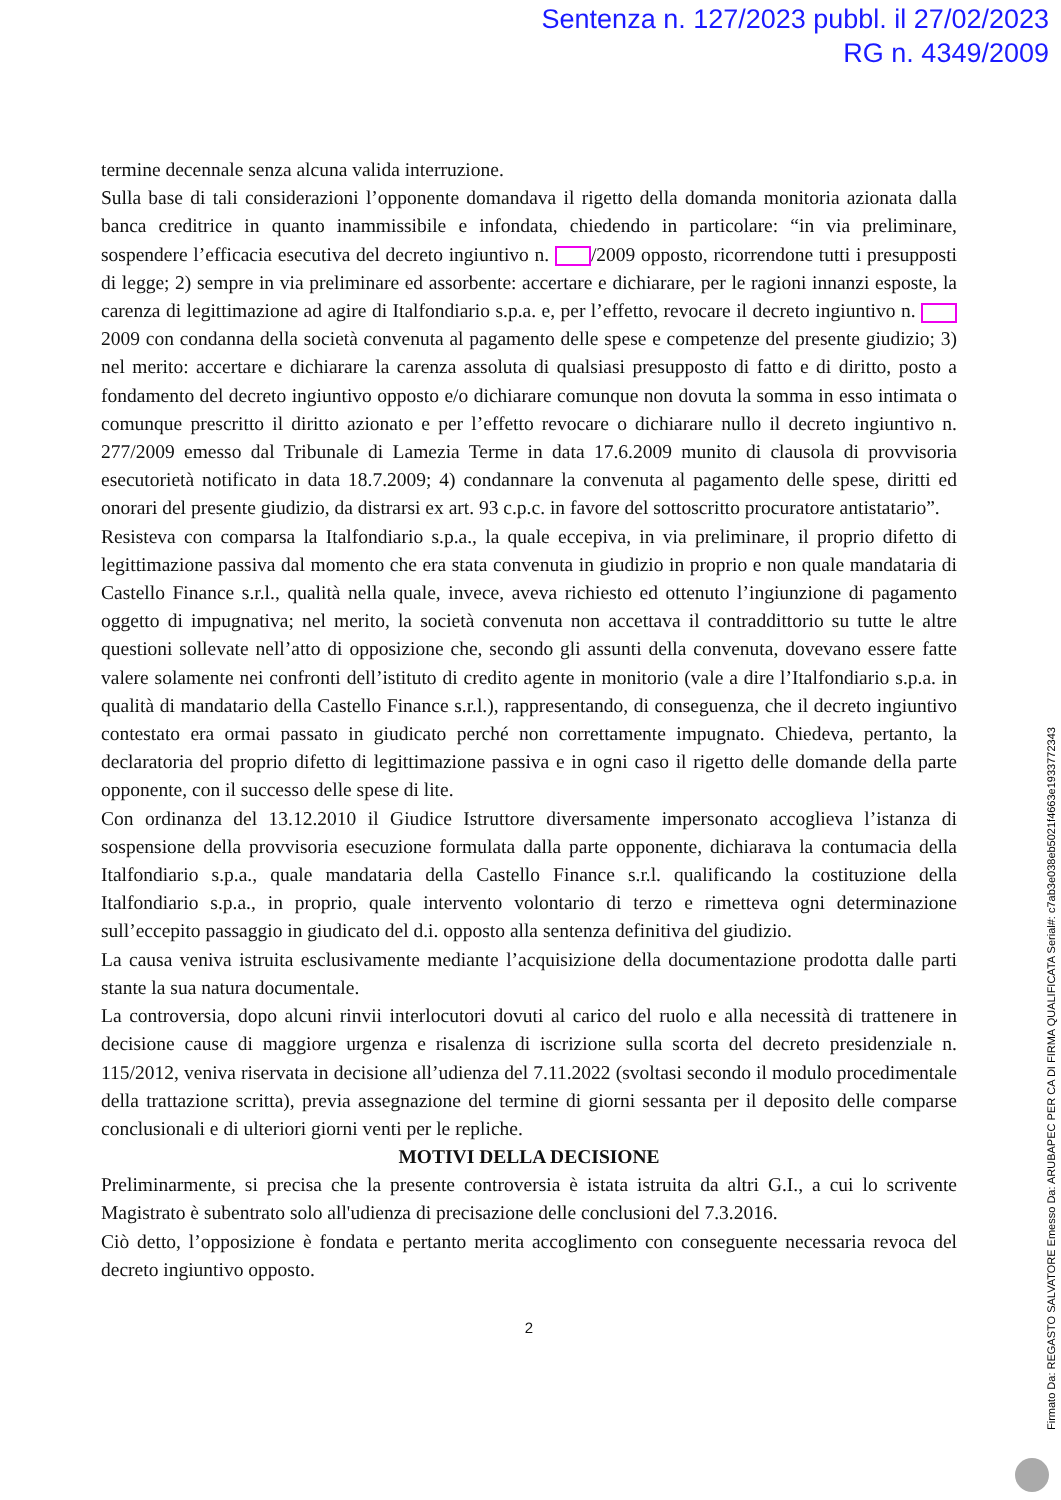Sentenza n. 127/2023 pubbl. il 27/02/2023
RG n. 4349/2009
termine decennale senza alcuna valida interruzione.
Sulla base di tali considerazioni l’opponente domandava il rigetto della domanda monitoria azionata dalla banca creditrice in quanto inammissibile e infondata, chiedendo in particolare: “in via preliminare, sospendere l’efficacia esecutiva del decreto ingiuntivo n. /2009 opposto, ricorrendone tutti i presupposti di legge; 2) sempre in via preliminare ed assorbente: accertare e dichiarare, per le ragioni innanzi esposte, la carenza di legittimazione ad agire di Italfondiario s.p.a. e, per l’effetto, revocare il decreto ingiuntivo n. 2009 con condanna della società convenuta al pagamento delle spese e competenze del presente giudizio; 3) nel merito: accertare e dichiarare la carenza assoluta di qualsiasi presupposto di fatto e di diritto, posto a fondamento del decreto ingiuntivo opposto e/o dichiarare comunque non dovuta la somma in esso intimata o comunque prescritto il diritto azionato e per l’effetto revocare o dichiarare nullo il decreto ingiuntivo n. 277/2009 emesso dal Tribunale di Lamezia Terme in data 17.6.2009 munito di clausola di provvisoria esecutorietà notificato in data 18.7.2009; 4) condannare la convenuta al pagamento delle spese, diritti ed onorari del presente giudizio, da distrarsi ex art. 93 c.p.c. in favore del sottoscritto procuratore antistatario”.
Resisteva con comparsa la Italfondiario s.p.a., la quale eccepiva, in via preliminare, il proprio difetto di legittimazione passiva dal momento che era stata convenuta in giudizio in proprio e non quale mandataria di Castello Finance s.r.l., qualità nella quale, invece, aveva richiesto ed ottenuto l’ingiunzione di pagamento oggetto di impugnativa; nel merito, la società convenuta non accettava il contraddittorio su tutte le altre questioni sollevate nell’atto di opposizione che, secondo gli assunti della convenuta, dovevano essere fatte valere solamente nei confronti dell’istituto di credito agente in monitorio (vale a dire l’Italfondiario s.p.a. in qualità di mandatario della Castello Finance s.r.l.), rappresentando, di conseguenza, che il decreto ingiuntivo contestato era ormai passato in giudicato perché non correttamente impugnato. Chiedeva, pertanto, la declaratoria del proprio difetto di legittimazione passiva e in ogni caso il rigetto delle domande della parte opponente, con il successo delle spese di lite.
Con ordinanza del 13.12.2010 il Giudice Istruttore diversamente impersonato accoglieva l’istanza di sospensione della provvisoria esecuzione formulata dalla parte opponente, dichiarava la contumacia della Italfondiario s.p.a., quale mandataria della Castello Finance s.r.l. qualificando la costituzione della Italfondiario s.p.a., in proprio, quale intervento volontario di terzo e rimetteva ogni determinazione sull’eccepito passaggio in giudicato del d.i. opposto alla sentenza definitiva del giudizio.
La causa veniva istruita esclusivamente mediante l’acquisizione della documentazione prodotta dalle parti stante la sua natura documentale.
La controversia, dopo alcuni rinvii interlocutori dovuti al carico del ruolo e alla necessità di trattenere in decisione cause di maggiore urgenza e risalenza di iscrizione sulla scorta del decreto presidenziale n. 115/2012, veniva riservata in decisione all’udienza del 7.11.2022 (svoltasi secondo il modulo procedimentale della trattazione scritta), previa assegnazione del termine di giorni sessanta per il deposito delle comparse conclusionali e di ulteriori giorni venti per le repliche.
MOTIVI DELLA DECISIONE
Preliminarmente, si precisa che la presente controversia è istata istruita da altri G.I., a cui lo scrivente Magistrato è subentrato solo all'udienza di precisazione delle conclusioni del 7.3.2016.
Ciò detto, l’opposizione è fondata e pertanto merita accoglimento con conseguente necessaria revoca del decreto ingiuntivo opposto.
2
Firmato Da: REGASTO SALVATORE Emesso Da: ARUBAPEC PER CA DI FIRMA QUALIFICATA Serial#: c7ab3e038eb5021f4663e1933772343